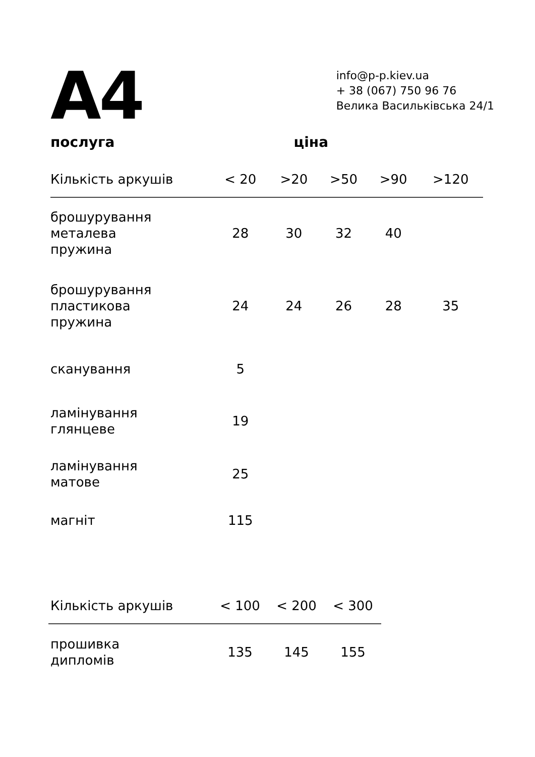A4
info@p-p.kiev.ua
+ 38 (067) 750 96 76
Велика Васильківська 24/1
послуга ціна
| Кількість аркушів | < 20 | >20 | >50 | >90 | >120 |
| --- | --- | --- | --- | --- | --- |
| брошурування металева пружина | 28 | 30 | 32 | 40 | |
| брошурування пластикова пружина | 24 | 24 | 26 | 28 | 35 |
| сканування | 5 | | | | |
| ламінування глянцеве | 19 | | | | |
| ламінування матове | 25 | | | | |
| магніт | 115 | | | | |
| Кількість аркушів | < 100 | < 200 | < 300 |
| --- | --- | --- | --- |
| прошивка дипломів | 135 | 145 | 155 |